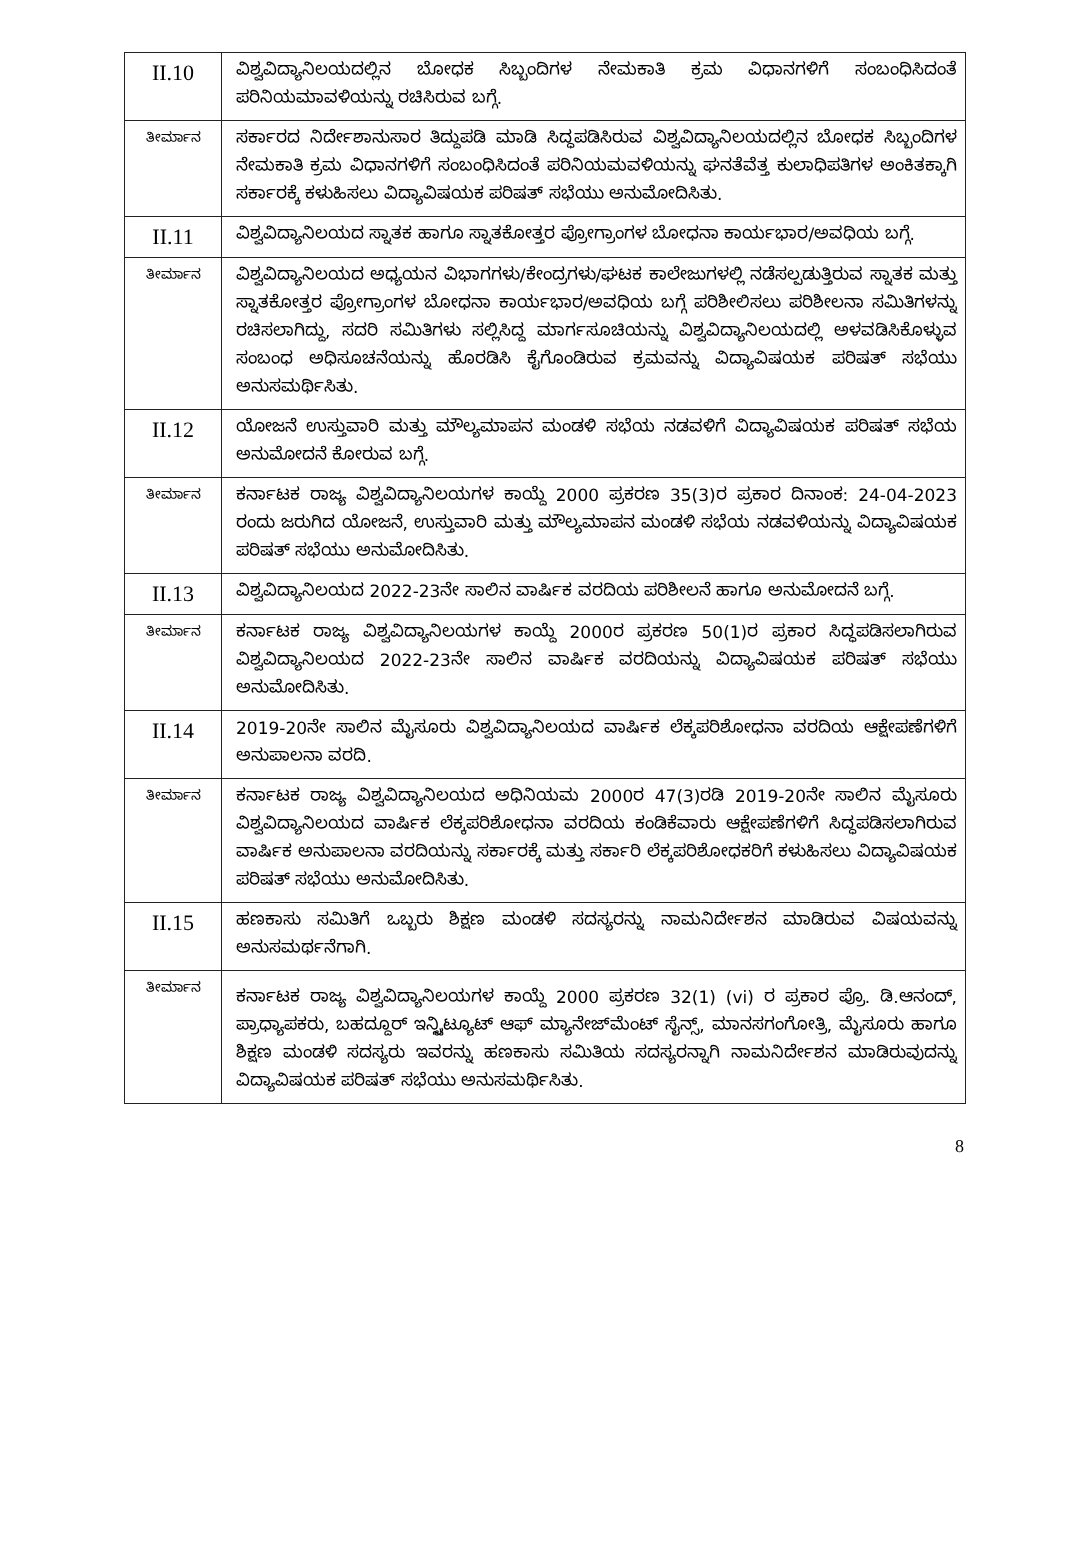| II.10 | ವಿಶ್ವವಿದ್ಯಾನಿಲಯದಲ್ಲಿನ ಬೋಧಕ ಸಿಬ್ಬಂದಿಗಳ ನೇಮಕಾತಿ ಕ್ರಮ ವಿಧಾನಗಳಿಗೆ ಸಂಬಂಧಿಸಿದಂತೆ ಪರಿನಿಯಮಾವಳಿಯನ್ನು ರಚಿಸಿರುವ ಬಗ್ಗೆ. |
| ತೀರ್ಮಾನ | ಸರ್ಕಾರದ ನಿರ್ದೇಶಾನುಸಾರ ತಿದ್ದುಪಡಿ ಮಾಡಿ ಸಿದ್ಧಪಡಿಸಿರುವ ವಿಶ್ವವಿದ್ಯಾನಿಲಯದಲ್ಲಿನ ಬೋಧಕ ಸಿಬ್ಬಂದಿಗಳ ನೇಮಕಾತಿ ಕ್ರಮ ವಿಧಾನಗಳಿಗೆ ಸಂಬಂಧಿಸಿದಂತೆ ಪರಿನಿಯಮವಳಿಯನ್ನು ಘನತೆವೆತ್ತ ಕುಲಾಧಿಪತಿಗಳ ಅಂಕಿತಕ್ಕಾಗಿ ಸರ್ಕಾರಕ್ಕೆ ಕಳುಹಿಸಲು ವಿದ್ಯಾವಿಷಯಕ ಪರಿಷತ್ ಸಭೆಯು ಅನುಮೋದಿಸಿತು. |
| II.11 | ವಿಶ್ವವಿದ್ಯಾನಿಲಯದ ಸ್ನಾತಕ ಹಾಗೂ ಸ್ನಾತಕೋತ್ತರ ಪ್ರೋಗ್ರಾಂಗಳ ಬೋಧನಾ ಕಾರ್ಯಭಾರ/ಅವಧಿಯ ಬಗ್ಗೆ. |
| ತೀರ್ಮಾನ | ವಿಶ್ವವಿದ್ಯಾನಿಲಯದ ಅಧ್ಯಯನ ವಿಭಾಗಗಳು/ಕೇಂದ್ರಗಳು/ಘಟಕ ಕಾಲೇಜುಗಳಲ್ಲಿ ನಡೆಸಲ್ಪಡುತ್ತಿರುವ ಸ್ನಾತಕ ಮತ್ತು ಸ್ನಾತಕೋತ್ತರ ಪ್ರೋಗ್ರಾಂಗಳ ಬೋಧನಾ ಕಾರ್ಯಭಾರ/ಅವಧಿಯ ಬಗ್ಗೆ ಪರಿಶೀಲಿಸಲು ಪರಿಶೀಲನಾ ಸಮಿತಿಗಳನ್ನು ರಚಿಸಲಾಗಿದ್ದು, ಸದರಿ ಸಮಿತಿಗಳು ಸಲ್ಲಿಸಿದ್ದ ಮಾರ್ಗಸೂಚಿಯನ್ನು ವಿಶ್ವವಿದ್ಯಾನಿಲಯದಲ್ಲಿ ಅಳವಡಿಸಿಕೊಳ್ಳುವ ಸಂಬಂಧ ಅಧಿಸೂಚನೆಯನ್ನು ಹೊರಡಿಸಿ ಕೈಗೊಂಡಿರುವ ಕ್ರಮವನ್ನು ವಿದ್ಯಾವಿಷಯಕ ಪರಿಷತ್ ಸಭೆಯು ಅನುಸಮರ್ಥಿಸಿತು. |
| II.12 | ಯೋಜನೆ ಉಸ್ತುವಾರಿ ಮತ್ತು ಮೌಲ್ಯಮಾಪನ ಮಂಡಳಿ ಸಭೆಯ ನಡವಳಿಗೆ ವಿದ್ಯಾವಿಷಯಕ ಪರಿಷತ್ ಸಭೆಯ ಅನುಮೋದನೆ ಕೋರುವ ಬಗ್ಗೆ. |
| ತೀರ್ಮಾನ | ಕರ್ನಾಟಕ ರಾಜ್ಯ ವಿಶ್ವವಿದ್ಯಾನಿಲಯಗಳ ಕಾಯ್ದೆ 2000 ಪ್ರಕರಣ 35(3)ರ ಪ್ರಕಾರ ದಿನಾಂಕ: 24-04-2023 ರಂದು ಜರುಗಿದ ಯೋಜನೆ, ಉಸ್ತುವಾರಿ ಮತ್ತು ಮೌಲ್ಯಮಾಪನ ಮಂಡಳಿ ಸಭೆಯ ನಡವಳಿಯನ್ನು ವಿದ್ಯಾವಿಷಯಕ ಪರಿಷತ್ ಸಭೆಯು ಅನುಮೋದಿಸಿತು. |
| II.13 | ವಿಶ್ವವಿದ್ಯಾನಿಲಯದ 2022-23ನೇ ಸಾಲಿನ ವಾರ್ಷಿಕ ವರದಿಯ ಪರಿಶೀಲನೆ ಹಾಗೂ ಅನುಮೋದನೆ ಬಗ್ಗೆ. |
| ತೀರ್ಮಾನ | ಕರ್ನಾಟಕ ರಾಜ್ಯ ವಿಶ್ವವಿದ್ಯಾನಿಲಯಗಳ ಕಾಯ್ದೆ 2000ರ ಪ್ರಕರಣ 50(1)ರ ಪ್ರಕಾರ ಸಿದ್ಧಪಡಿಸಲಾಗಿರುವ ವಿಶ್ವವಿದ್ಯಾನಿಲಯದ 2022-23ನೇ ಸಾಲಿನ ವಾರ್ಷಿಕ ವರದಿಯನ್ನು ವಿದ್ಯಾವಿಷಯಕ ಪರಿಷತ್ ಸಭೆಯು ಅನುಮೋದಿಸಿತು. |
| II.14 | 2019-20ನೇ ಸಾಲಿನ ಮೈಸೂರು ವಿಶ್ವವಿದ್ಯಾನಿಲಯದ ವಾರ್ಷಿಕ ಲೆಕ್ಕಪರಿಶೋಧನಾ ವರದಿಯ ಆಕ್ಷೇಪಣೆಗಳಿಗೆ ಅನುಪಾಲನಾ ವರದಿ. |
| ತೀರ್ಮಾನ | ಕರ್ನಾಟಕ ರಾಜ್ಯ ವಿಶ್ವವಿದ್ಯಾನಿಲಯದ ಅಧಿನಿಯಮ 2000ರ 47(3)ರಡಿ 2019-20ನೇ ಸಾಲಿನ ಮೈಸೂರು ವಿಶ್ವವಿದ್ಯಾನಿಲಯದ ವಾರ್ಷಿಕ ಲೆಕ್ಕಪರಿಶೋಧನಾ ವರದಿಯ ಕಂಡಿಕೆವಾರು ಆಕ್ಷೇಪಣೆಗಳಿಗೆ ಸಿದ್ಧಪಡಿಸಲಾಗಿರುವ ವಾರ್ಷಿಕ ಅನುಪಾಲನಾ ವರದಿಯನ್ನು ಸರ್ಕಾರಕ್ಕೆ ಮತ್ತು ಸರ್ಕಾರಿ ಲೆಕ್ಕಪರಿಶೋಧಕರಿಗೆ ಕಳುಹಿಸಲು ವಿದ್ಯಾವಿಷಯಕ ಪರಿಷತ್ ಸಭೆಯು ಅನುಮೋದಿಸಿತು. |
| II.15 | ಹಣಕಾಸು ಸಮಿತಿಗೆ ಒಬ್ಬರು ಶಿಕ್ಷಣ ಮಂಡಳಿ ಸದಸ್ಯರನ್ನು ನಾಮನಿರ್ದೇಶನ ಮಾಡಿರುವ ವಿಷಯವನ್ನು ಅನುಸಮರ್ಥನೆಗಾಗಿ. |
| ತೀರ್ಮಾನ | ಕರ್ನಾಟಕ ರಾಜ್ಯ ವಿಶ್ವವಿದ್ಯಾನಿಲಯಗಳ ಕಾಯ್ದೆ 2000 ಪ್ರಕರಣ 32(1) (vi) ರ ಪ್ರಕಾರ ಪ್ರೊ. ಡಿ.ಆನಂದ್, ಪ್ರಾಧ್ಯಾಪಕರು, ಬಹದ್ದೂರ್ ಇನ್ಸ್ಟಿಟ್ಯೂಟ್ ಆಫ್ ಮ್ಯಾನೇಜ್‌ಮೆಂಟ್ ಸೈನ್ಸ್, ಮಾನಸಗಂಗೋತ್ರಿ, ಮೈಸೂರು ಹಾಗೂ ಶಿಕ್ಷಣ ಮಂಡಳಿ ಸದಸ್ಯರು ಇವರನ್ನು ಹಣಕಾಸು ಸಮಿತಿಯ ಸದಸ್ಯರನ್ನಾಗಿ ನಾಮನಿರ್ದೇಶನ ಮಾಡಿರುವುದನ್ನು ವಿದ್ಯಾವಿಷಯಕ ಪರಿಷತ್ ಸಭೆಯು ಅನುಸಮರ್ಥಿಸಿತು. |
8